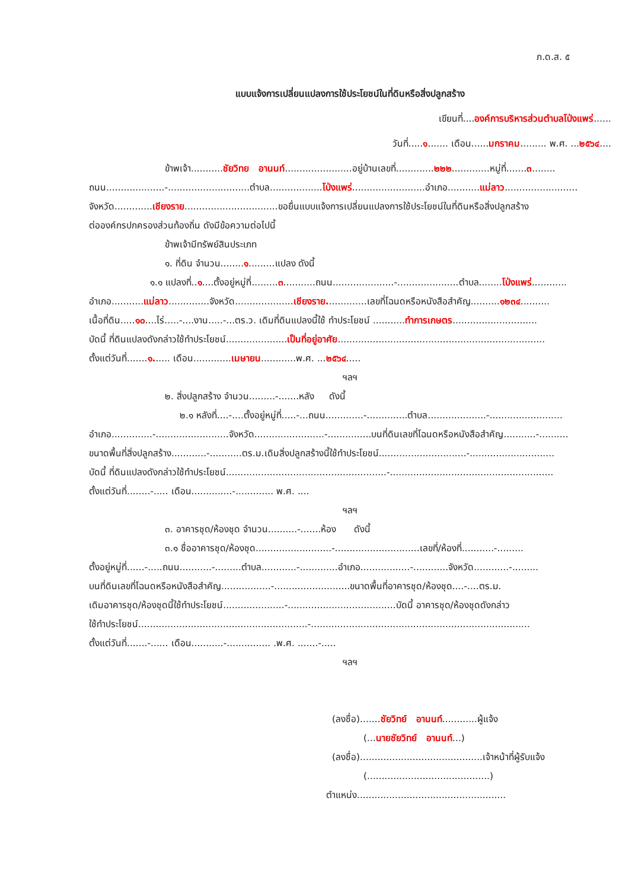ภ.ด.ส. ๕
แบบแจ้งการเปลี่ยนแปลงการใช้ประโยชน์ในที่ดินหรือสิ่งปลูกสร้าง
เขียนที่....องค์การบริหารส่วนตำบลโป่งแพร่......
วันที่.....๑....... เดือน......มกราคม......... พ.ศ. ...๒๕๖๔....
ข้าพเจ้า...........ชัยวิทย อานนท์.......................อยู่บ้านเลขที่.............๒๒๒.............หมู่ที่.......๓........
ถนน....................-............................ตำบล..................โป่งแพร่.........................อำเภอ...........แม่ลาว.........................
จังหวัด.............เชียงราย................................ขอยื่นแบบแจ้งการเปลี่ยนแปลงการใช้ประโยชน์ในที่ดินหรือสิ่งปลูกสร้าง
ต่อองค์กรปกครองส่วนท้องถิ่น ดังมีข้อความต่อไปนี้
ข้าพเจ้ามีทรัพย์สินประเภท
๑. ที่ดิน จำนวน........๑.........แปลง ดังนี้
๑.๑ แปลงที่..๑....ตั้งอยู่หมู่ที่.........๓...........ถนน.....................-.....................ตำบล........โป่งแพร่............
อำเภอ...........แม่ลาว..............จังหวัด....................เชียงราย..............เลขที่โฉนดหรือหนังสือสำคัญ..........๑๒๓๔..........
เนื้อที่ดิน.....๑๐....ไร่.....-....งาน.....-...ตร.ว. เดิมที่ดินแปลงนี้ใช้ ทำประโยชน์ ...........ทำการเกษตร.............................
บัดนี้ ที่ดินแปลงดังกล่าวใช้ทำประโยชน์.....................เป็นที่อยู่อาศัย.......................................................................
ตั้งแต่วันที่.......๑...... เดือน.............เมษายน............พ.ศ. ...๒๕๖๔.....
ฯลฯ
๒. สิ่งปลูกสร้าง จำนวน.........-.......หลัง ดังนี้
๒.๑ หลังที่....-....ตั้งอยู่หมู่ที่.....-...ถนน.............-..............ตำบล....................-.........................
อำเภอ..............-.........................จังหวัด........................-...............บนที่ดินเลขที่โฉนดหรือหนังสือสำคัญ...........-..........
ขนาดพื้นที่สิ่งปลูกสร้าง............-...........ตร.ม.เดิมสิ่งปลูกสร้างนี้ใช้ทำประโยชน์..............................-.............................
บัดนี้ ที่ดินแปลงดังกล่าวใช้ทำประโยชน์.......................................................-........................................................
ตั้งแต่วันที่........-..... เดือน..............-............. พ.ศ. ....
ฯลฯ
๓. อาคารชุด/ห้องชุด จำนวน..........-.......ห้อง ดังนี้
๓.๑ ชื่ออาคารชุด/ห้องชุด..........................-.............................เลขที่/ห้องที่...........-.........
ตั้งอยู่หมู่ที่......-.....ถนน...........-.........ตำบล............-.............อำเภอ.................-............จังหวัด............-.........
บนที่ดินเลขที่โฉนดหรือหนังสือสำคัญ.................-..........................ขนาดพื้นที่อาคารชุด/ห้องชุด....-....ตร.ม.
เดิมอาคารชุด/ห้องชุดนี้ใช้ทำประโยชน์.....................-.....................................บัดนี้ อาคารชุด/ห้องชุดดังกล่าว
ใช้ทำประโยชน์..........................................................-...........................................................................
ตั้งแต่วันที่.......-...... เดือน...........-............... .พ.ศ. .......-.....
ฯลฯ
(ลงชื่อ).......ชัยวิทย์ อานนท์............ผู้แจ้ง
(...นายชัยวิทย์ อานนท์...)
(ลงชื่อ)..........................................เจ้าหน้าที่ผู้รับแจ้ง
(..........................................)
ตำแหน่ง...................................................